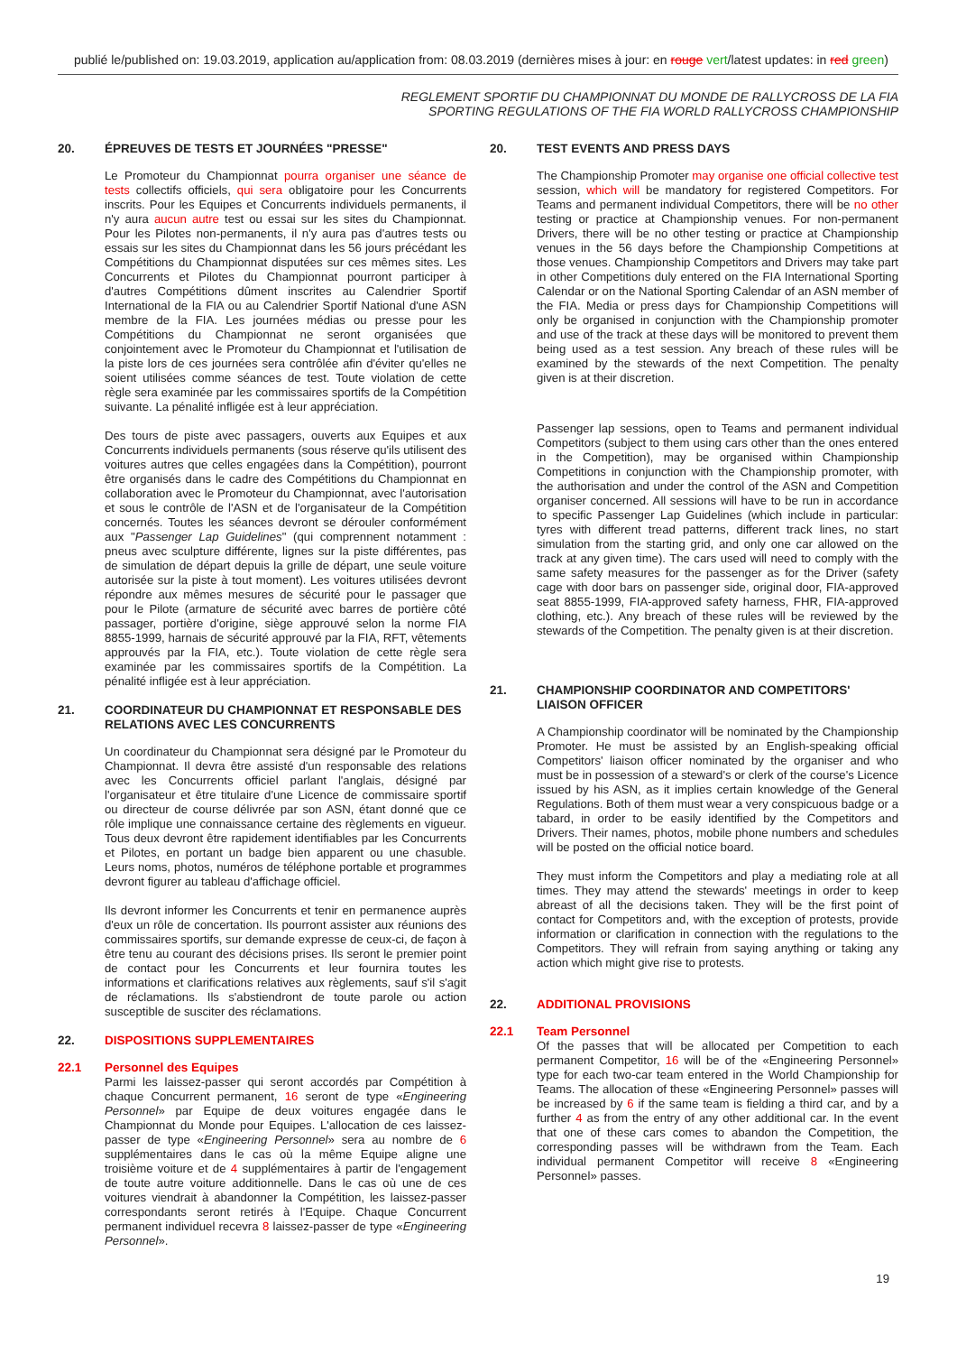publié le/published on: 19.03.2019, application au/application from: 08.03.2019 (dernières mises à jour: en rouge vert/latest updates: in red green)
REGLEMENT SPORTIF DU CHAMPIONNAT DU MONDE DE RALLYCROSS DE LA FIA
SPORTING REGULATIONS OF THE FIA WORLD RALLYCROSS CHAMPIONSHIP
20. ÉPREUVES DE TESTS ET JOURNÉES "PRESSE"
Le Promoteur du Championnat pourra organiser une séance de tests collectifs officiels, qui sera obligatoire pour les Concurrents inscrits. Pour les Equipes et Concurrents individuels permanents, il n'y aura aucun autre test ou essai sur les sites du Championnat. Pour les Pilotes non-permanents, il n'y aura pas d'autres tests ou essais sur les sites du Championnat dans les 56 jours précédant les Compétitions du Championnat disputées sur ces mêmes sites. Les Concurrents et Pilotes du Championnat pourront participer à d'autres Compétitions dûment inscrites au Calendrier Sportif International de la FIA ou au Calendrier Sportif National d'une ASN membre de la FIA. Les journées médias ou presse pour les Compétitions du Championnat ne seront organisées que conjointement avec le Promoteur du Championnat et l'utilisation de la piste lors de ces journées sera contrôlée afin d'éviter qu'elles ne soient utilisées comme séances de test. Toute violation de cette règle sera examinée par les commissaires sportifs de la Compétition suivante. La pénalité infligée est à leur appréciation.
Des tours de piste avec passagers, ouverts aux Equipes et aux Concurrents individuels permanents (sous réserve qu'ils utilisent des voitures autres que celles engagées dans la Compétition), pourront être organisés dans le cadre des Compétitions du Championnat en collaboration avec le Promoteur du Championnat, avec l'autorisation et sous le contrôle de l'ASN et de l'organisateur de la Compétition concernés. Toutes les séances devront se dérouler conformément aux "Passenger Lap Guidelines" (qui comprennent notamment : pneus avec sculpture différente, lignes sur la piste différentes, pas de simulation de départ depuis la grille de départ, une seule voiture autorisée sur la piste à tout moment). Les voitures utilisées devront répondre aux mêmes mesures de sécurité pour le passager que pour le Pilote (armature de sécurité avec barres de portière côté passager, portière d'origine, siège approuvé selon la norme FIA 8855-1999, harnais de sécurité approuvé par la FIA, RFT, vêtements approuvés par la FIA, etc.). Toute violation de cette règle sera examinée par les commissaires sportifs de la Compétition. La pénalité infligée est à leur appréciation.
21. COORDINATEUR DU CHAMPIONNAT ET RESPONSABLE DES RELATIONS AVEC LES CONCURRENTS
Un coordinateur du Championnat sera désigné par le Promoteur du Championnat. Il devra être assisté d'un responsable des relations avec les Concurrents officiel parlant l'anglais, désigné par l'organisateur et être titulaire d'une Licence de commissaire sportif ou directeur de course délivrée par son ASN, étant donné que ce rôle implique une connaissance certaine des règlements en vigueur. Tous deux devront être rapidement identifiables par les Concurrents et Pilotes, en portant un badge bien apparent ou une chasuble. Leurs noms, photos, numéros de téléphone portable et programmes devront figurer au tableau d'affichage officiel.
Ils devront informer les Concurrents et tenir en permanence auprès d'eux un rôle de concertation. Ils pourront assister aux réunions des commissaires sportifs, sur demande expresse de ceux-ci, de façon à être tenu au courant des décisions prises. Ils seront le premier point de contact pour les Concurrents et leur fournira toutes les informations et clarifications relatives aux règlements, sauf s'il s'agit de réclamations. Ils s'abstiendront de toute parole ou action susceptible de susciter des réclamations.
22. DISPOSITIONS SUPPLEMENTAIRES
22.1 Personnel des Equipes
Parmi les laissez-passer qui seront accordés par Compétition à chaque Concurrent permanent, 16 seront de type «Engineering Personnel» par Equipe de deux voitures engagée dans le Championnat du Monde pour Equipes. L'allocation de ces laissez-passer de type «Engineering Personnel» sera au nombre de 6 supplémentaires dans le cas où la même Equipe aligne une troisième voiture et de 4 supplémentaires à partir de l'engagement de toute autre voiture additionnelle. Dans le cas où une de ces voitures viendrait à abandonner la Compétition, les laissez-passer correspondants seront retirés à l'Equipe. Chaque Concurrent permanent individuel recevra 8 laissez-passer de type «Engineering Personnel».
20. TEST EVENTS AND PRESS DAYS
The Championship Promoter may organise one official collective test session, which will be mandatory for registered Competitors. For Teams and permanent individual Competitors, there will be no other testing or practice at Championship venues. For non-permanent Drivers, there will be no other testing or practice at Championship venues in the 56 days before the Championship Competitions at those venues. Championship Competitors and Drivers may take part in other Competitions duly entered on the FIA International Sporting Calendar or on the National Sporting Calendar of an ASN member of the FIA. Media or press days for Championship Competitions will only be organised in conjunction with the Championship promoter and use of the track at these days will be monitored to prevent them being used as a test session. Any breach of these rules will be examined by the stewards of the next Competition. The penalty given is at their discretion.
Passenger lap sessions, open to Teams and permanent individual Competitors (subject to them using cars other than the ones entered in the Competition), may be organised within Championship Competitions in conjunction with the Championship promoter, with the authorisation and under the control of the ASN and Competition organiser concerned. All sessions will have to be run in accordance to specific Passenger Lap Guidelines (which include in particular: tyres with different tread patterns, different track lines, no start simulation from the starting grid, and only one car allowed on the track at any given time). The cars used will need to comply with the same safety measures for the passenger as for the Driver (safety cage with door bars on passenger side, original door, FIA-approved seat 8855-1999, FIA-approved safety harness, FHR, FIA-approved clothing, etc.). Any breach of these rules will be reviewed by the stewards of the Competition. The penalty given is at their discretion.
21. CHAMPIONSHIP COORDINATOR AND COMPETITORS' LIAISON OFFICER
A Championship coordinator will be nominated by the Championship Promoter. He must be assisted by an English-speaking official Competitors' liaison officer nominated by the organiser and who must be in possession of a steward's or clerk of the course's Licence issued by his ASN, as it implies certain knowledge of the General Regulations. Both of them must wear a very conspicuous badge or a tabard, in order to be easily identified by the Competitors and Drivers. Their names, photos, mobile phone numbers and schedules will be posted on the official notice board.
They must inform the Competitors and play a mediating role at all times. They may attend the stewards' meetings in order to keep abreast of all the decisions taken. They will be the first point of contact for Competitors and, with the exception of protests, provide information or clarification in connection with the regulations to the Competitors. They will refrain from saying anything or taking any action which might give rise to protests.
22. ADDITIONAL PROVISIONS
22.1 Team Personnel
Of the passes that will be allocated per Competition to each permanent Competitor, 16 will be of the «Engineering Personnel» type for each two-car team entered in the World Championship for Teams. The allocation of these «Engineering Personnel» passes will be increased by 6 if the same team is fielding a third car, and by a further 4 as from the entry of any other additional car. In the event that one of these cars comes to abandon the Competition, the corresponding passes will be withdrawn from the Team. Each individual permanent Competitor will receive 8 «Engineering Personnel» passes.
19